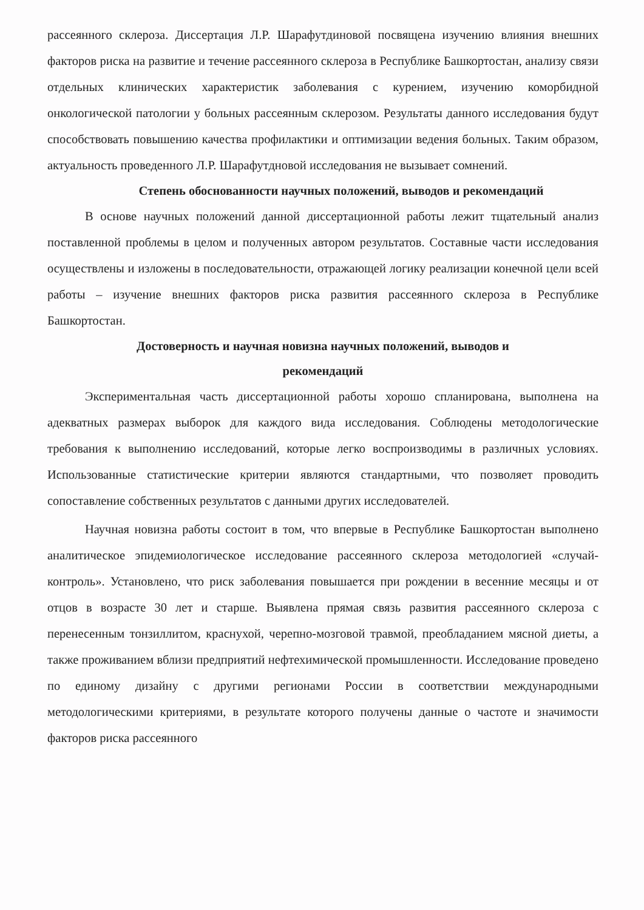рассеянного склероза. Диссертация Л.Р. Шарафутдиновой посвящена изучению влияния внешних факторов риска на развитие и течение рассеянного склероза в Республике Башкортостан, анализу связи отдельных клинических характеристик заболевания с курением, изучению коморбидной онкологической патологии у больных рассеянным склерозом. Результаты данного исследования будут способствовать повышению качества профилактики и оптимизации ведения больных. Таким образом, актуальность проведенного Л.Р. Шарафутдновой исследования не вызывает сомнений.
Степень обоснованности научных положений, выводов и рекомендаций
В основе научных положений данной диссертационной работы лежит тщательный анализ поставленной проблемы в целом и полученных автором результатов. Составные части исследования осуществлены и изложены в последовательности, отражающей логику реализации конечной цели всей работы – изучение внешних факторов риска развития рассеянного склероза в Республике Башкортостан.
Достоверность и научная новизна научных положений, выводов и
рекомендаций
Экспериментальная часть диссертационной работы хорошо спланирована, выполнена на адекватных размерах выборок для каждого вида исследования. Соблюдены методологические требования к выполнению исследований, которые легко воспроизводимы в различных условиях. Использованные статистические критерии являются стандартными, что позволяет проводить сопоставление собственных результатов с данными других исследователей.
Научная новизна работы состоит в том, что впервые в Республике Башкортостан выполнено аналитическое эпидемиологическое исследование рассеянного склероза методологией «случай-контроль». Установлено, что риск заболевания повышается при рождении в весенние месяцы и от отцов в возрасте 30 лет и старше. Выявлена прямая связь развития рассеянного склероза с перенесенным тонзиллитом, краснухой, черепно-мозговой травмой, преобладанием мясной диеты, а также проживанием вблизи предприятий нефтехимической промышленности. Исследование проведено по единому дизайну с другими регионами России в соответствии международными методологическими критериями, в результате которого получены данные о частоте и значимости факторов риска рассеянного